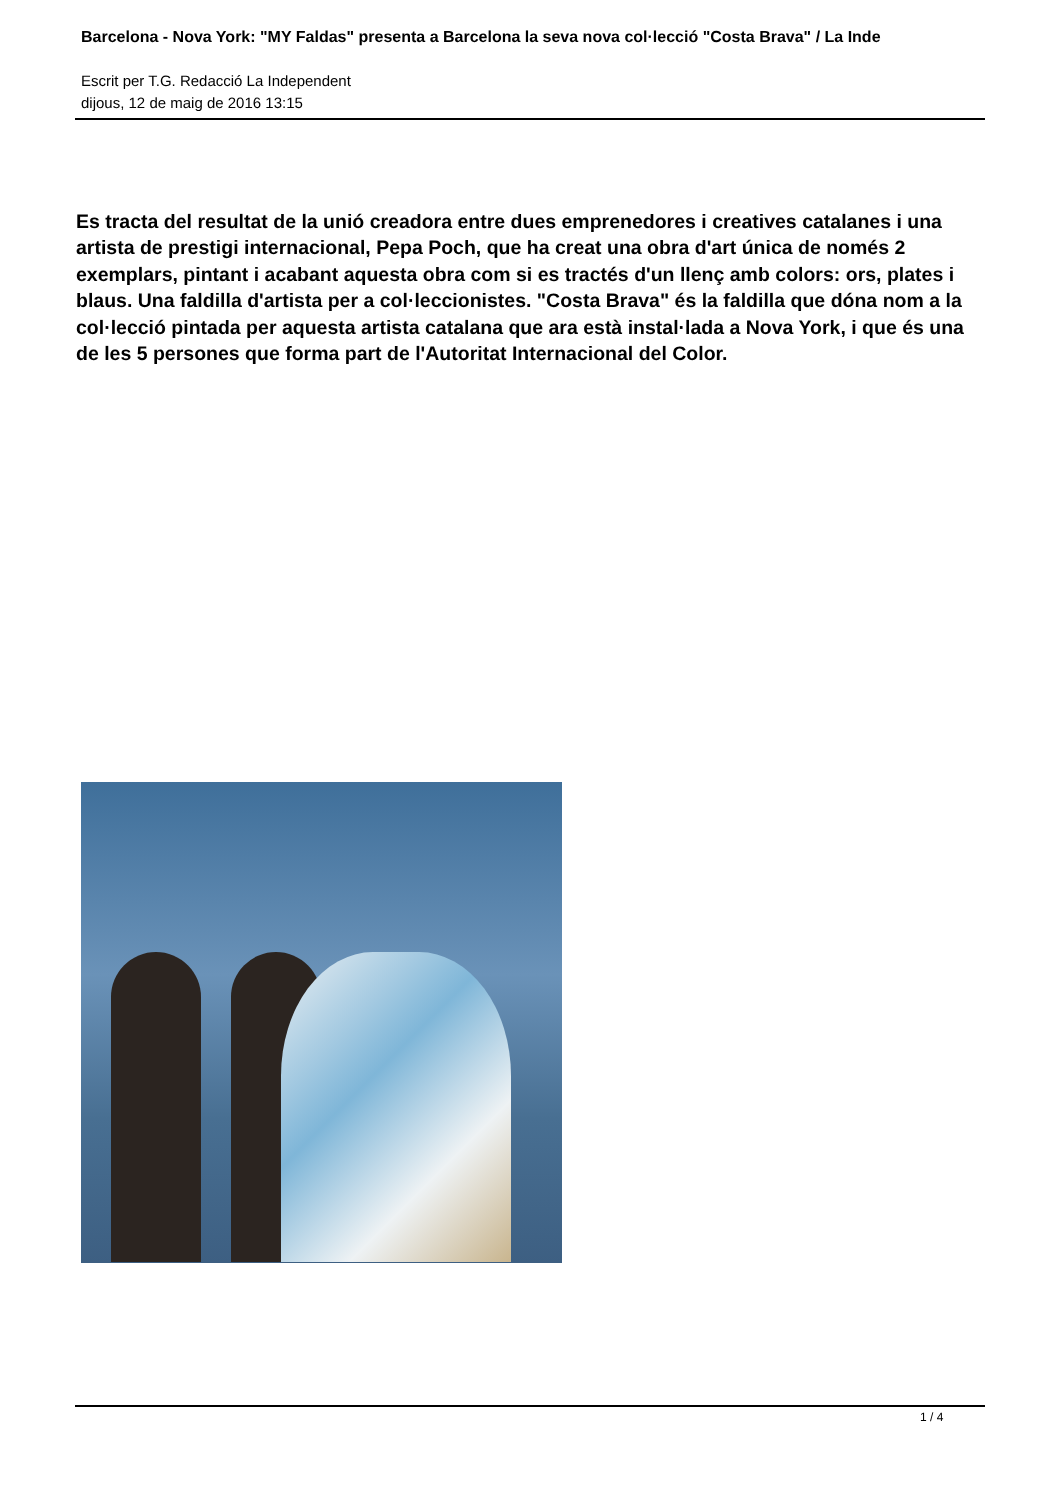Barcelona - Nova York: "MY Faldas" presenta a Barcelona la seva nova col·lecció "Costa Brava" / La Inde
Escrit per T.G. Redacció La Independent
dijous, 12 de maig de 2016 13:15
Es tracta del resultat de la unió creadora entre dues emprenedores i creatives catalanes i una artista de prestigi internacional, Pepa Poch, que ha creat una obra d'art única de només 2 exemplars, pintant i acabant aquesta obra com si es tractés d'un llenç amb colors: ors, plates i blaus. Una faldilla d'artista per a col·leccionistes. "Costa Brava" és la faldilla que dóna nom a la col·lecció pintada per aquesta artista catalana que ara està instal·lada a Nova York, i que és una de les 5 persones que forma part de l'Autoritat Internacional del Color.
1 / 4